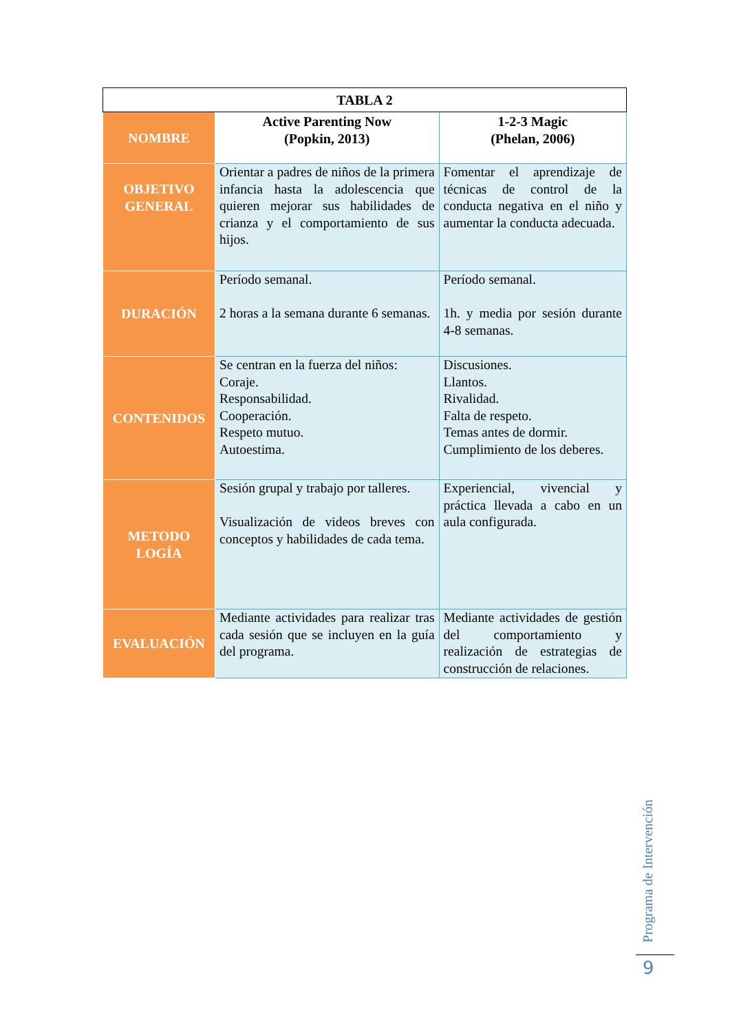| TABLA 2 | | |
| --- | --- | --- |
| NOMBRE | Active Parenting Now (Popkin, 2013) | 1-2-3 Magic (Phelan, 2006) |
| OBJETIVO GENERAL | Orientar a padres de niños de la primera infancia hasta la adolescencia que quieren mejorar sus habilidades de crianza y el comportamiento de sus hijos. | Fomentar el aprendizaje de técnicas de control de la conducta negativa en el niño y aumentar la conducta adecuada. |
| DURACIÓN | Período semanal. 2 horas a la semana durante 6 semanas. | Período semanal. 1h. y media por sesión durante 4-8 semanas. |
| CONTENIDOS | Se centran en la fuerza del niños: Coraje. Responsabilidad. Cooperación. Respeto mutuo. Autoestima. | Discusiones. Llantos. Rivalidad. Falta de respeto. Temas antes de dormir. Cumplimiento de los deberes. |
| METODO LOGÍA | Sesión grupal y trabajo por talleres. Visualización de videos breves con conceptos y habilidades de cada tema. | Experiencial, vivencial y práctica llevada a cabo en un aula configurada. |
| EVALUACIÓN | Mediante actividades para realizar tras cada sesión que se incluyen en la guía del programa. | Mediante actividades de gestión del comportamiento y realización de estrategias de construcción de relaciones. |
Programa de Intervención
9